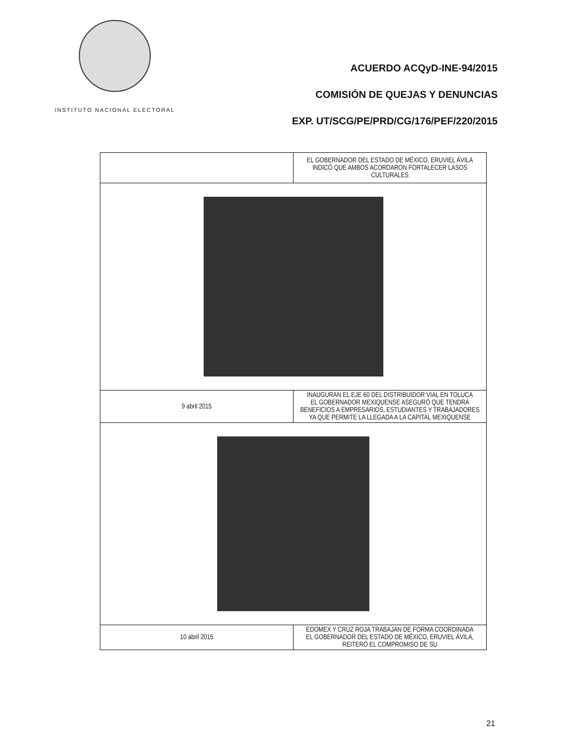INSTITUTO NACIONAL ELECTORAL
ACUERDO ACQyD-INE-94/2015
COMISIÓN DE QUEJAS Y DENUNCIAS
EXP. UT/SCG/PE/PRD/CG/176/PEF/220/2015
| | EL GOBERNADOR DEL ESTADO DE MÉXICO, ERUVIEL ÁVILA INDICÓ QUE AMBOS ACORDARON FORTALECER LASOS CULTURALES |
| 9 abril 2015 | INAUGURAN EL EJE 60 DEL DISTRIBUIDOR VIAL EN TOLUCA EL GOBERNADOR MEXIQUENSE ASEGURÓ QUE TENDRÁ BENEFICIOS A EMPRESARIOS, ESTUDIANTES Y TRABAJADORES YA QUE PERMITE LA LLEGADA A LA CAPITAL MEXIQUENSE |
| 10 abril 2015 | EDOMEX Y CRUZ ROJA TRABAJAN DE FORMA COORDINADA EL GOBERNADOR DEL ESTADO DE MÉXICO, ERUVIEL ÁVILA, REITERÓ EL COMPROMISO DE SU |
21